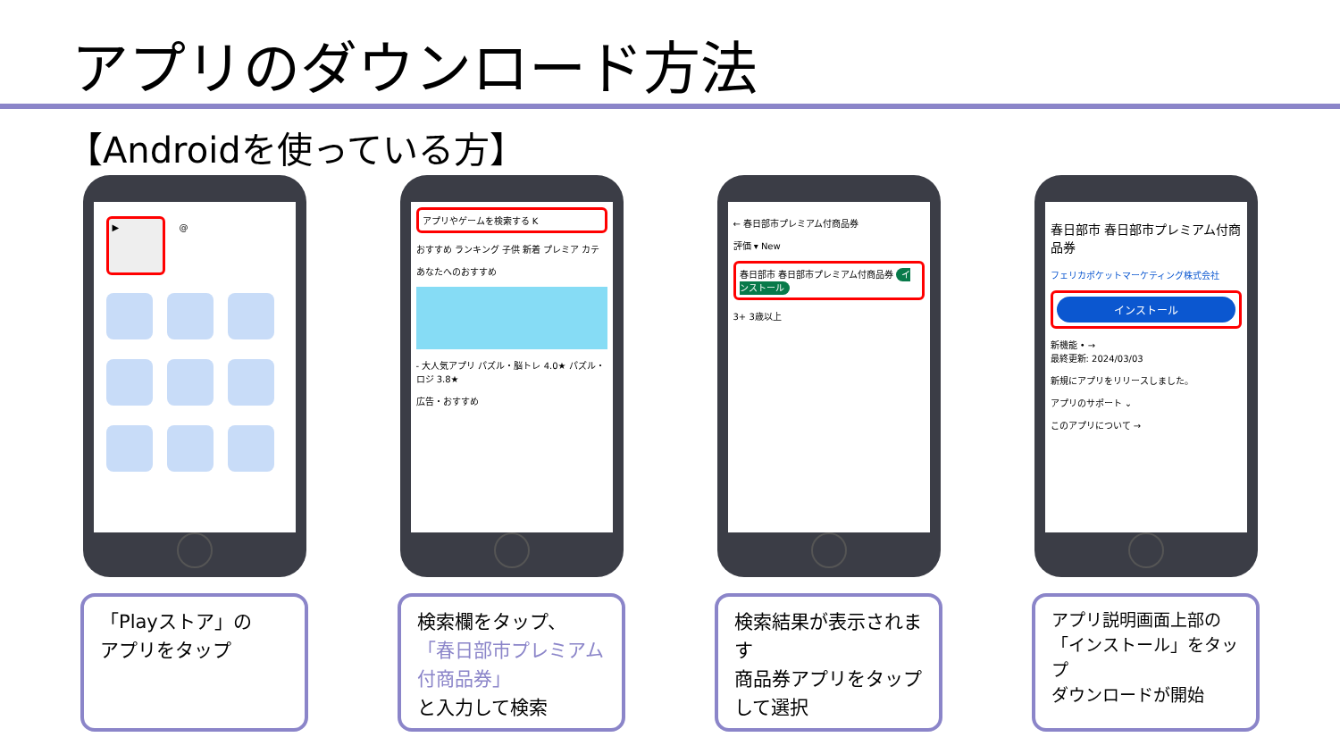アプリのダウンロード方法
【Androidを使っている方】
▶ @
「Playストア」の
アプリをタップ
アプリやゲームを検索する K
おすすめ ランキング 子供 新着 プレミア カテ
あなたへのおすすめ
- 大人気アプリ パズル・脳トレ 4.0★ パズル・ロジ 3.8★
広告・おすすめ
検索欄をタップ、
「春日部市プレミアム付商品券」
と入力して検索
← 春日部市プレミアム付商品券
評価 ▾ New
春日部市 春日部市プレミアム付商品券 インストール
3+ 3歳以上
検索結果が表示されます
商品券アプリをタップして選択
春日部市 春日部市プレミアム付商品券
フェリカポケットマーケティング株式会社
インストール
新機能 • →
最終更新: 2024/03/03
新規にアプリをリリースしました。
アプリのサポート ⌄
このアプリについて →
アプリ説明画面上部の「インストール」をタップ
ダウンロードが開始